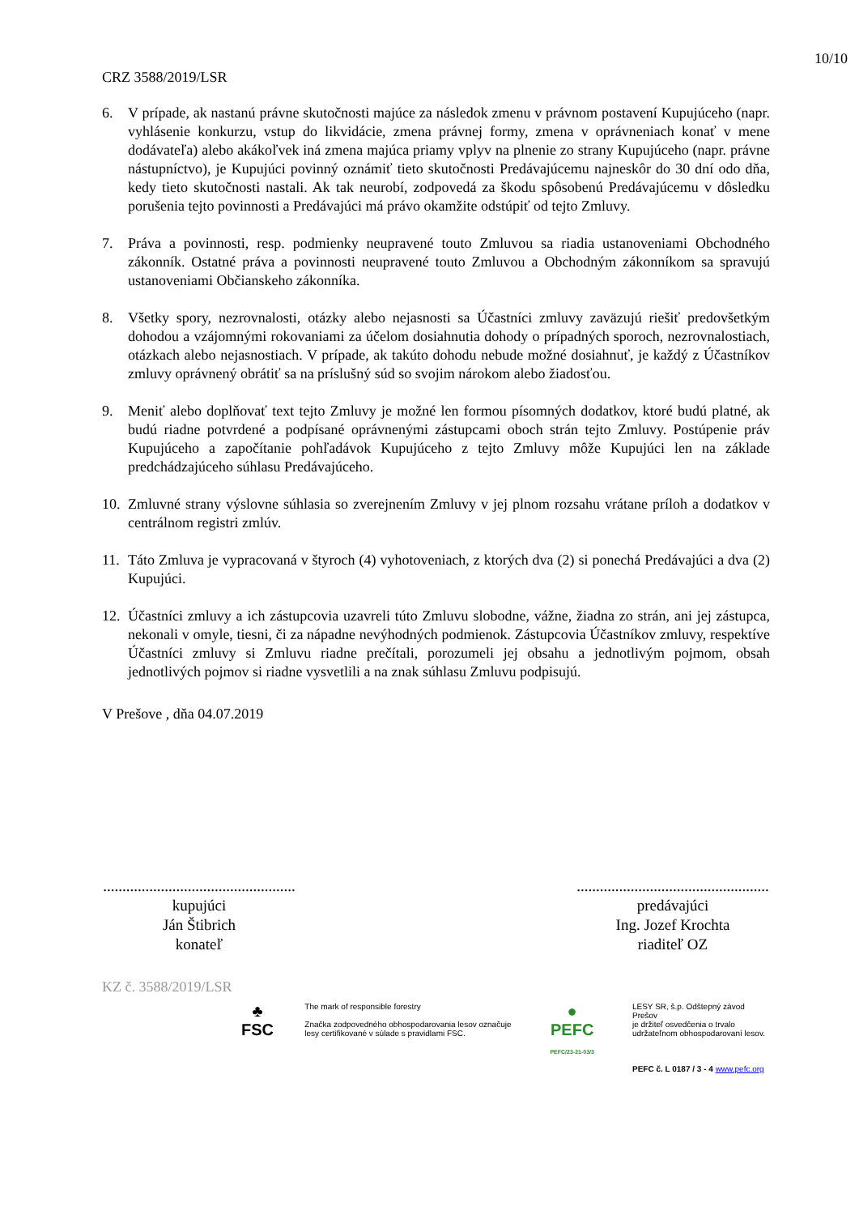10/10
CRZ 3588/2019/LSR
6. V prípade, ak nastanú právne skutočnosti majúce za následok zmenu v právnom postavení Kupujúceho (napr. vyhlásenie konkurzu, vstup do likvidácie, zmena právnej formy, zmena v oprávneniach konať v mene dodávateľa) alebo akákoľvek iná zmena majúca priamy vplyv na plnenie zo strany Kupujúceho (napr. právne nástupníctvo), je Kupujúci povinný oznámiť tieto skutočnosti Predávajúcemu najneskôr do 30 dní odo dňa, kedy tieto skutočnosti nastali. Ak tak neurobí, zodpovedá za škodu spôsobenú Predávajúcemu v dôsledku porušenia tejto povinnosti a Predávajúci má právo okamžite odstúpiť od tejto Zmluvy.
7. Práva a povinnosti, resp. podmienky neupravené touto Zmluvou sa riadia ustanoveniami Obchodného zákonník. Ostatné práva a povinnosti neupravené touto Zmluvou a Obchodným zákonníkom sa spravujú ustanoveniami Občianskeho zákonníka.
8. Všetky spory, nezrovnalosti, otázky alebo nejasnosti sa Účastníci zmluvy zaväzujú riešiť predovšetkým dohodou a vzájomnými rokovaniami za účelom dosiahnutia dohody o prípadných sporoch, nezrovnalostiach, otázkach alebo nejasnostiach. V prípade, ak takúto dohodu nebude možné dosiahnuť, je každý z Účastníkov zmluvy oprávnený obrátiť sa na príslušný súd so svojim nárokom alebo žiadosťou.
9. Meniť alebo doplňovať text tejto Zmluvy je možné len formou písomných dodatkov, ktoré budú platné, ak budú riadne potvrdené a podpísané oprávnenými zástupcami oboch strán tejto Zmluvy. Postúpenie práv Kupujúceho a započítanie pohľadávok Kupujúceho z tejto Zmluvy môže Kupujúci len na základe predchádzajúceho súhlasu Predávajúceho.
10. Zmluvné strany výslovne súhlasia so zverejnením Zmluvy v jej plnom rozsahu vrátane príloh a dodatkov v centrálnom registri zmlúv.
11. Táto Zmluva je vypracovaná v štyroch (4) vyhotoveniach, z ktorých dva (2) si ponechá Predávajúci a dva (2) Kupujúci.
12. Účastníci zmluvy a ich zástupcovia uzavreli túto Zmluvu slobodne, vážne, žiadna zo strán, ani jej zástupca, nekonali v omyle, tiesni, či za nápadne nevýhodných podmienok. Zástupcovia Účastníkov zmluvy, respektíve Účastníci zmluvy si Zmluvu riadne prečítali, porozumeli jej obsahu a jednotlivým pojmom, obsah jednotlivých pojmov si riadne vysvetlili a na znak súhlasu Zmluvu podpisujú.
V Prešove , dňa 04.07.2019
..................................................
kupujúci
Ján Štibrich
konateľ
..................................................
predávajúci
Ing. Jozef Krochta
riaditeľ OZ
KZ č. 3588/2019/LSR
♣
FSC
The mark of responsible forestry
Značka zodpovedného obhospodarovania lesov označuje lesy certifikované v súlade s pravidlami FSC.
●
PEFC
PEFC/23-21-03/3
LESY SR, š.p. Odštepný závod Prešov
je držiteľ osvedčenia o trvalo
udržateľnom obhospodarovaní lesov.
PEFC č. L 0187 / 3 - 4 www.pefc.org